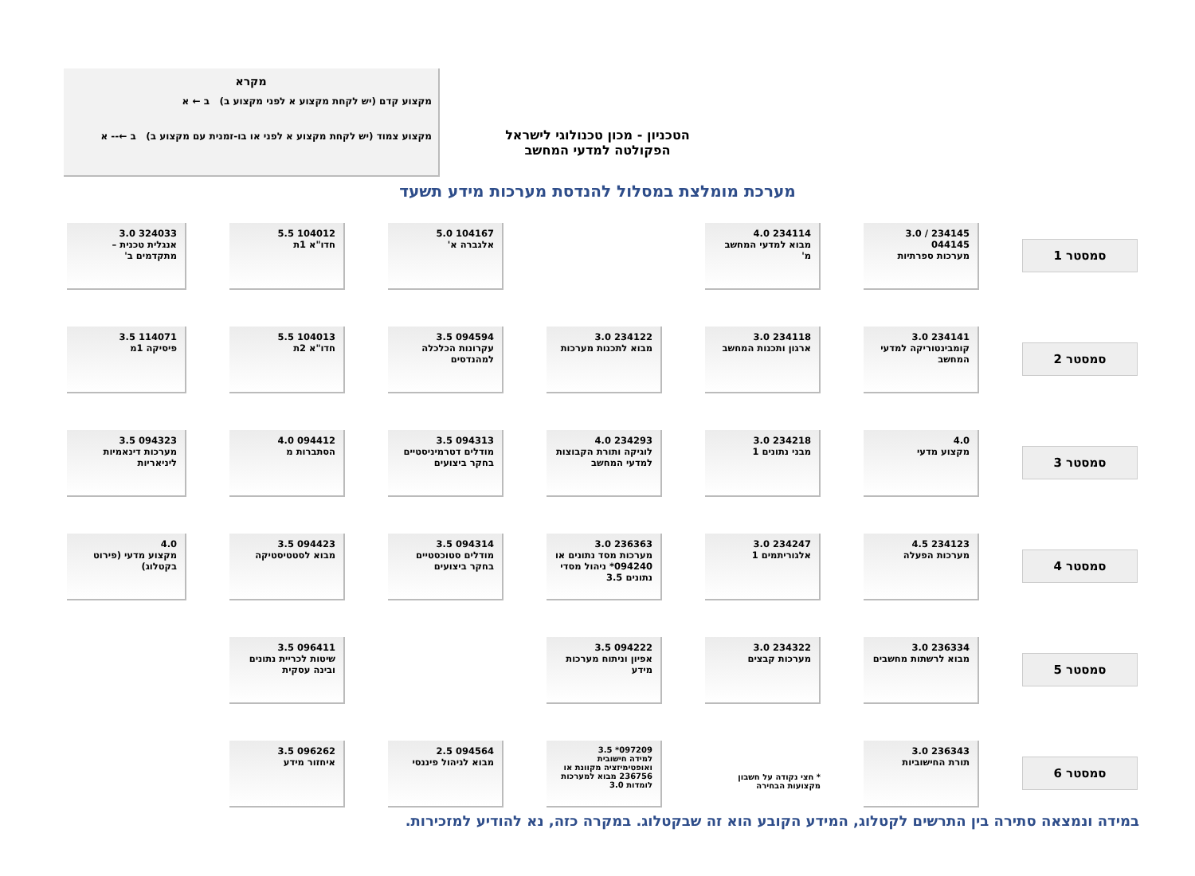מקרא
מקצוע קדם (יש לקחת מקצוע א לפני מקצוע ב) ב ← א
מקצוע צמוד (יש לקחת מקצוע א לפני או בו-זמנית עם מקצוע ב) ב ←-- א
הטכניון - מכון טכנולוגי לישראל
הפקולטה למדעי המחשב
מערכת מומלצת במסלול להנדסת מערכות מידע תשעד
סמסטר 1
234145 / 3.0
044145
מערכות ספרתיות
234114 4.0
מבוא למדעי המחשב מ'
104167 5.0
אלגברה א'
104012 5.5
חדו"א 1ת
324033 3.0
אנגלית טכנית – מתקדמים ב'
סמסטר 2
234141 3.0
קומבינטוריקה למדעי המחשב
234118 3.0
ארגון ותכנות המחשב
234122 3.0
מבוא לתכנות מערכות
094594 3.5
עקרונות הכלכלה למהנדסים
104013 5.5
חדו"א 2ת
114071 3.5
פיסיקה 1מ
סמסטר 3
4.0
מקצוע מדעי
234218 3.0
מבני נתונים 1
234293 4.0
לוגיקה ותורת הקבוצות למדעי המחשב
094313 3.5
מודלים דטרמיניסטיים בחקר ביצועים
094412 4.0
הסתברות מ
094323 3.5
מערכות דינאמיות ליניאריות
סמסטר 4
234123 4.5
מערכות הפעלה
234247 3.0
אלגוריתמים 1
236363 3.0
מערכות מסד נתונים או 094240* ניהול מסדי נתונים 3.5
094314 3.5
מודלים סטוכסטיים בחקר ביצועים
094423 3.5
מבוא לסטטיסטיקה
4.0
מקצוע מדעי (פירוט בקטלוג)
סמסטר 5
236334 3.0
מבוא לרשתות מחשבים
234322 3.0
מערכות קבצים
094222 3.5
אפיון וניתוח מערכות מידע
096411 3.5
שיטות לכריית נתונים ובינה עסקית
סמסטר 6
236343 3.0
תורת החישוביות
* חצי נקודה על חשבון מקצועות הבחירה
097209* 3.5
למידה חישובית ואופטימיזציה מקוונת או 236756 מבוא למערכות לומדות 3.0
094564 2.5
מבוא לניהול פיננסי
096262 3.5
איחזור מידע
במידה ונמצאה סתירה בין התרשים לקטלוג, המידע הקובע הוא זה שבקטלוג. במקרה כזה, נא להודיע למזכירות.